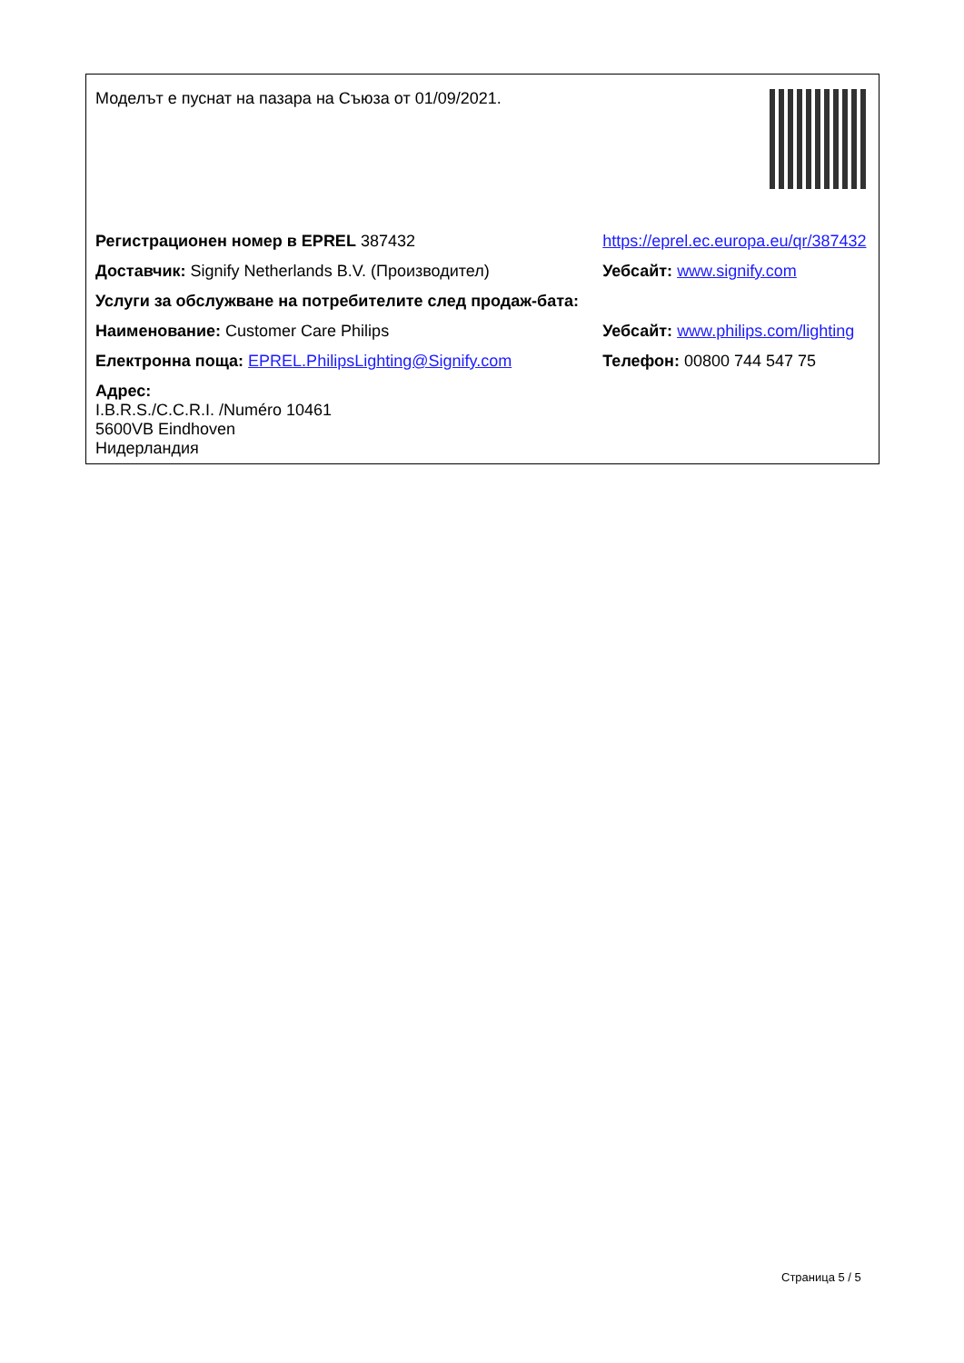| Моделът е пуснат на пазара на Съюза от 01/09/2021. | |
| Регистрационен номер в EPREL 387432 | https://eprel.ec.europa.eu/qr/387432 |
| Доставчик: Signify Netherlands B.V. (Производител) | Уебсайт: www.signify.com |
| Услуги за обслужване на потребителите след продаж-бата: | |
| Наименование: Customer Care Philips | Уебсайт: www.philips.com/lighting |
| Електронна поща: EPREL.PhilipsLighting@Signify.com | Телефон: 00800 744 547 75 |
| Адрес: I.B.R.S./C.C.R.I. /Numéro 10461 5600VB Eindhoven Нидерландия | |
Страница 5 / 5